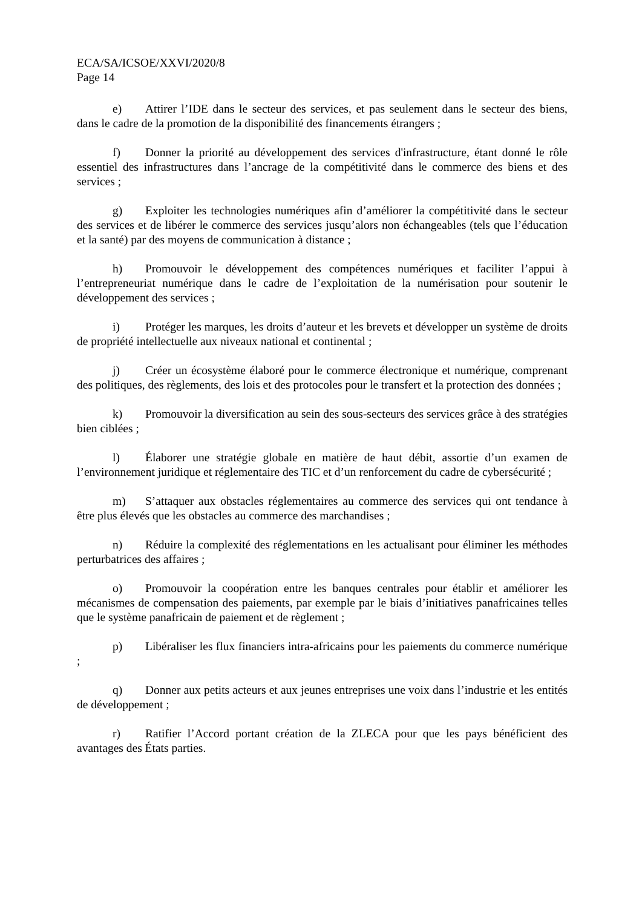ECA/SA/ICSOE/XXVI/2020/8
Page 14
e) Attirer l’IDE dans le secteur des services, et pas seulement dans le secteur des biens, dans le cadre de la promotion de la disponibilité des financements étrangers ;
f) Donner la priorité au développement des services d'infrastructure, étant donné le rôle essentiel des infrastructures dans l’ancrage de la compétitivité dans le commerce des biens et des services ;
g) Exploiter les technologies numériques afin d’améliorer la compétitivité dans le secteur des services et de libérer le commerce des services jusqu’alors non échangeables (tels que l’éducation et la santé) par des moyens de communication à distance ;
h) Promouvoir le développement des compétences numériques et faciliter l’appui à l’entrepreneuriat numérique dans le cadre de l’exploitation de la numérisation pour soutenir le développement des services ;
i) Protéger les marques, les droits d’auteur et les brevets et développer un système de droits de propriété intellectuelle aux niveaux national et continental ;
j) Créer un écosystème élaboré pour le commerce électronique et numérique, comprenant des politiques, des règlements, des lois et des protocoles pour le transfert et la protection des données ;
k) Promouvoir la diversification au sein des sous-secteurs des services grâce à des stratégies bien ciblées ;
l) Élaborer une stratégie globale en matière de haut débit, assortie d’un examen de l’environnement juridique et réglementaire des TIC et d’un renforcement du cadre de cybersécurité ;
m) S’attaquer aux obstacles réglementaires au commerce des services qui ont tendance à être plus élevés que les obstacles au commerce des marchandises ;
n) Réduire la complexité des réglementations en les actualisant pour éliminer les méthodes perturbatrices des affaires ;
o) Promouvoir la coopération entre les banques centrales pour établir et améliorer les mécanismes de compensation des paiements, par exemple par le biais d’initiatives panafricaines telles que le système panafricain de paiement et de règlement ;
p) Libéraliser les flux financiers intra-africains pour les paiements du commerce numérique ;
q) Donner aux petits acteurs et aux jeunes entreprises une voix dans l’industrie et les entités de développement ;
r) Ratifier l’Accord portant création de la ZLECA pour que les pays bénéficient des avantages des États parties.